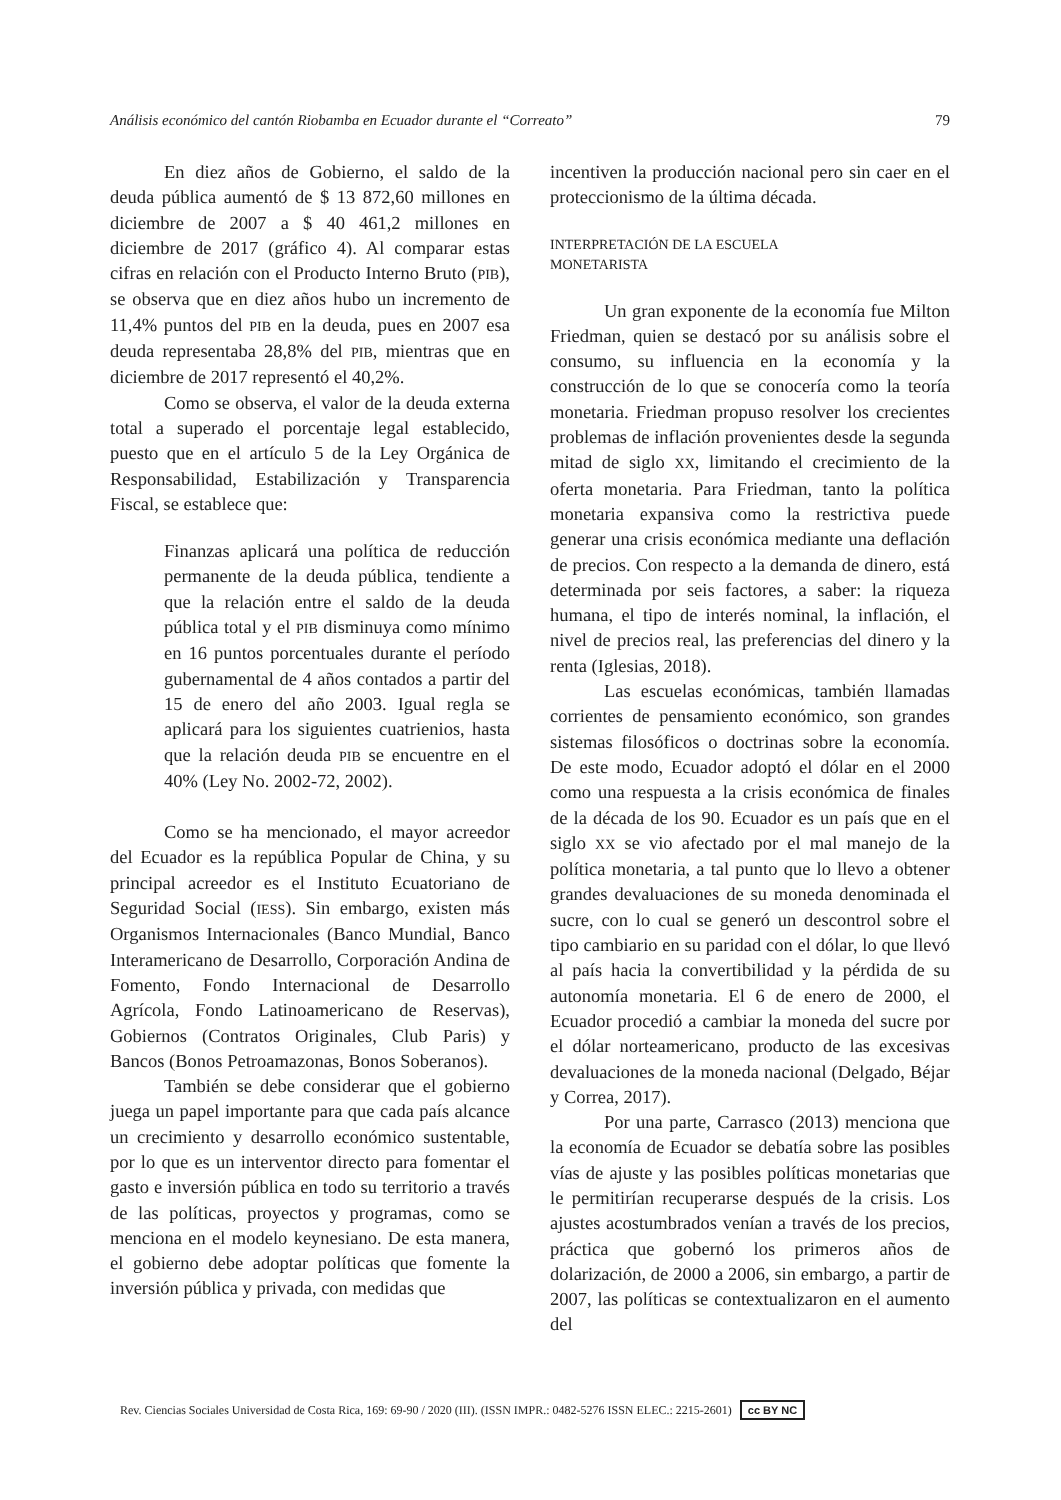Análisis económico del cantón Riobamba en Ecuador durante el “Correato” 79
En diez años de Gobierno, el saldo de la deuda pública aumentó de $ 13 872,60 millones en diciembre de 2007 a $ 40 461,2 millones en diciembre de 2017 (gráfico 4). Al comparar estas cifras en relación con el Producto Interno Bruto (PIB), se observa que en diez años hubo un incremento de 11,4% puntos del PIB en la deuda, pues en 2007 esa deuda representaba 28,8% del PIB, mientras que en diciembre de 2017 representó el 40,2%.
Como se observa, el valor de la deuda externa total a superado el porcentaje legal establecido, puesto que en el artículo 5 de la Ley Orgánica de Responsabilidad, Estabilización y Transparencia Fiscal, se establece que:
Finanzas aplicará una política de reducción permanente de la deuda pública, tendiente a que la relación entre el saldo de la deuda pública total y el PIB disminuya como mínimo en 16 puntos porcentuales durante el período gubernamental de 4 años contados a partir del 15 de enero del año 2003. Igual regla se aplicará para los siguientes cuatrienios, hasta que la relación deuda PIB se encuentre en el 40% (Ley No. 2002-72, 2002).
Como se ha mencionado, el mayor acreedor del Ecuador es la república Popular de China, y su principal acreedor es el Instituto Ecuatoriano de Seguridad Social (IESS). Sin embargo, existen más Organismos Internacionales (Banco Mundial, Banco Interamericano de Desarrollo, Corporación Andina de Fomento, Fondo Internacional de Desarrollo Agrícola, Fondo Latinoamericano de Reservas), Gobiernos (Contratos Originales, Club Paris) y Bancos (Bonos Petroamazonas, Bonos Soberanos).
También se debe considerar que el gobierno juega un papel importante para que cada país alcance un crecimiento y desarrollo económico sustentable, por lo que es un interventor directo para fomentar el gasto e inversión pública en todo su territorio a través de las políticas, proyectos y programas, como se menciona en el modelo keynesiano. De esta manera, el gobierno debe adoptar políticas que fomente la inversión pública y privada, con medidas que
incentiven la producción nacional pero sin caer en el proteccionismo de la última década.
INTERPRETACIÓN DE LA ESCUELA
MONETARISTA
Un gran exponente de la economía fue Milton Friedman, quien se destacó por su análisis sobre el consumo, su influencia en la economía y la construcción de lo que se conocería como la teoría monetaria. Friedman propuso resolver los crecientes problemas de inflación provenientes desde la segunda mitad de siglo XX, limitando el crecimiento de la oferta monetaria. Para Friedman, tanto la política monetaria expansiva como la restrictiva puede generar una crisis económica mediante una deflación de precios. Con respecto a la demanda de dinero, está determinada por seis factores, a saber: la riqueza humana, el tipo de interés nominal, la inflación, el nivel de precios real, las preferencias del dinero y la renta (Iglesias, 2018).
Las escuelas económicas, también llamadas corrientes de pensamiento económico, son grandes sistemas filosóficos o doctrinas sobre la economía. De este modo, Ecuador adoptó el dólar en el 2000 como una respuesta a la crisis económica de finales de la década de los 90. Ecuador es un país que en el siglo XX se vio afectado por el mal manejo de la política monetaria, a tal punto que lo llevo a obtener grandes devaluaciones de su moneda denominada el sucre, con lo cual se generó un descontrol sobre el tipo cambiario en su paridad con el dólar, lo que llevó al país hacia la convertibilidad y la pérdida de su autonomía monetaria. El 6 de enero de 2000, el Ecuador procedió a cambiar la moneda del sucre por el dólar norteamericano, producto de las excesivas devaluaciones de la moneda nacional (Delgado, Béjar y Correa, 2017).
Por una parte, Carrasco (2013) menciona que la economía de Ecuador se debatía sobre las posibles vías de ajuste y las posibles políticas monetarias que le permitirían recuperarse después de la crisis. Los ajustes acostumbrados venían a través de los precios, práctica que gobernó los primeros años de dolarización, de 2000 a 2006, sin embargo, a partir de 2007, las políticas se contextualizaron en el aumento del
Rev. Ciencias Sociales Universidad de Costa Rica, 169: 69-90 / 2020 (III). (ISSN IMPR.: 0482-5276 ISSN ELEC.: 2215-2601) cc BY NC